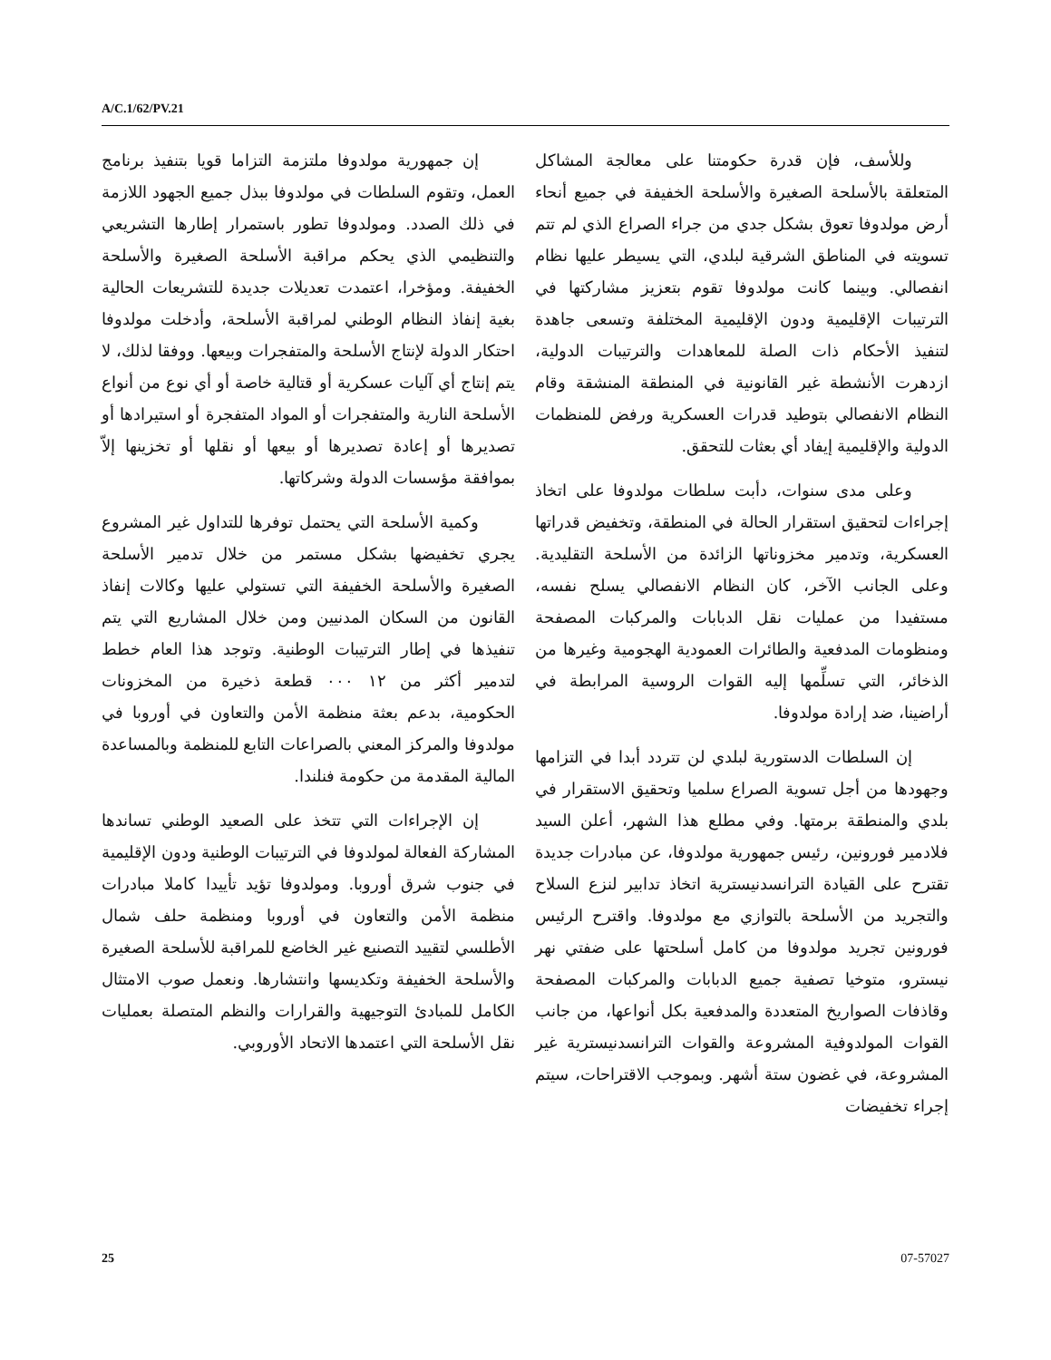A/C.1/62/PV.21
إن جمهورية مولدوفا ملتزمة التزاما قويا بتنفيذ برنامج العمل، وتقوم السلطات في مولدوفا ببذل جميع الجهود اللازمة في ذلك الصدد. ومولدوفا تطور باستمرار إطارها التشريعي والتنظيمي الذي يحكم مراقبة الأسلحة الصغيرة والأسلحة الخفيفة. ومؤخرا، اعتمدت تعديلات جديدة للتشريعات الحالية بغية إنفاذ النظام الوطني لمراقبة الأسلحة، وأدخلت مولدوفا احتكار الدولة لإنتاج الأسلحة والمتفجرات وبيعها. ووفقا لذلك، لا يتم إنتاج أي آليات عسكرية أو قتالية خاصة أو أي نوع من أنواع الأسلحة النارية والمتفجرات أو المواد المتفجرة أو استيرادها أو تصديرها أو إعادة تصديرها أو بيعها أو نقلها أو تخزينها إلاّ بموافقة مؤسسات الدولة وشركاتها.
وكمية الأسلحة التي يحتمل توفرها للتداول غير المشروع يجري تخفيضها بشكل مستمر من خلال تدمير الأسلحة الصغيرة والأسلحة الخفيفة التي تستولي عليها وكالات إنفاذ القانون من السكان المدنيين ومن خلال المشاريع التي يتم تنفيذها في إطار الترتيبات الوطنية. وتوجد هذا العام خطط لتدمير أكثر من ١٢ ٠٠٠ قطعة ذخيرة من المخزونات الحكومية، بدعم بعثة منظمة الأمن والتعاون في أوروبا في مولدوفا والمركز المعني بالصراعات التابع للمنظمة وبالمساعدة المالية المقدمة من حكومة فنلندا.
إن الإجراءات التي تتخذ على الصعيد الوطني تساندها المشاركة الفعالة لمولدوفا في الترتيبات الوطنية ودون الإقليمية في جنوب شرق أوروبا. ومولدوفا تؤيد تأييدا كاملا مبادرات منظمة الأمن والتعاون في أوروبا ومنظمة حلف شمال الأطلسي لتقييد التصنيع غير الخاضع للمراقبة للأسلحة الصغيرة والأسلحة الخفيفة وتكديسها وانتشارها. ونعمل صوب الامتثال الكامل للمبادئ التوجيهية والقرارات والنظم المتصلة بعمليات نقل الأسلحة التي اعتمدها الاتحاد الأوروبي.
وللأسف، فإن قدرة حكومتنا على معالجة المشاكل المتعلقة بالأسلحة الصغيرة والأسلحة الخفيفة في جميع أنحاء أرض مولدوفا تعوق بشكل جدي من جراء الصراع الذي لم تتم تسويته في المناطق الشرقية لبلدي، التي يسيطر عليها نظام انفصالي. وبينما كانت مولدوفا تقوم بتعزيز مشاركتها في الترتيبات الإقليمية ودون الإقليمية المختلفة وتسعى جاهدة لتنفيذ الأحكام ذات الصلة للمعاهدات والترتيبات الدولية، ازدهرت الأنشطة غير القانونية في المنطقة المنشقة وقام النظام الانفصالي بتوطيد قدرات العسكرية ورفض للمنظمات الدولية والإقليمية إيفاد أي بعثات للتحقق.
وعلى مدى سنوات، دأبت سلطات مولدوفا على اتخاذ إجراءات لتحقيق استقرار الحالة في المنطقة، وتخفيض قدراتها العسكرية، وتدمير مخزوناتها الزائدة من الأسلحة التقليدية. وعلى الجانب الآخر، كان النظام الانفصالي يسلح نفسه، مستفيدا من عمليات نقل الدبابات والمركبات المصفحة ومنظومات المدفعية والطائرات العمودية الهجومية وغيرها من الذخائر، التي تسلِّمها إليه القوات الروسية المرابطة في أراضينا، ضد إرادة مولدوفا.
إن السلطات الدستورية لبلدي لن تتردد أبدا في التزامها وجهودها من أجل تسوية الصراع سلميا وتحقيق الاستقرار في بلدي والمنطقة برمتها. وفي مطلع هذا الشهر، أعلن السيد فلادمير فورونين، رئيس جمهورية مولدوفا، عن مبادرات جديدة تقترح على القيادة الترانسدنيسترية اتخاذ تدابير لنزع السلاح والتجريد من الأسلحة بالتوازي مع مولدوفا. واقترح الرئيس فورونين تجريد مولدوفا من كامل أسلحتها على ضفتي نهر نيسترو، متوخيا تصفية جميع الدبابات والمركبات المصفحة وقاذفات الصواريخ المتعددة والمدفعية بكل أنواعها، من جانب القوات المولدوفية المشروعة والقوات الترانسدنيسترية غير المشروعة، في غضون ستة أشهر. وبموجب الاقتراحات، سيتم إجراء تخفيضات
25 07-57027